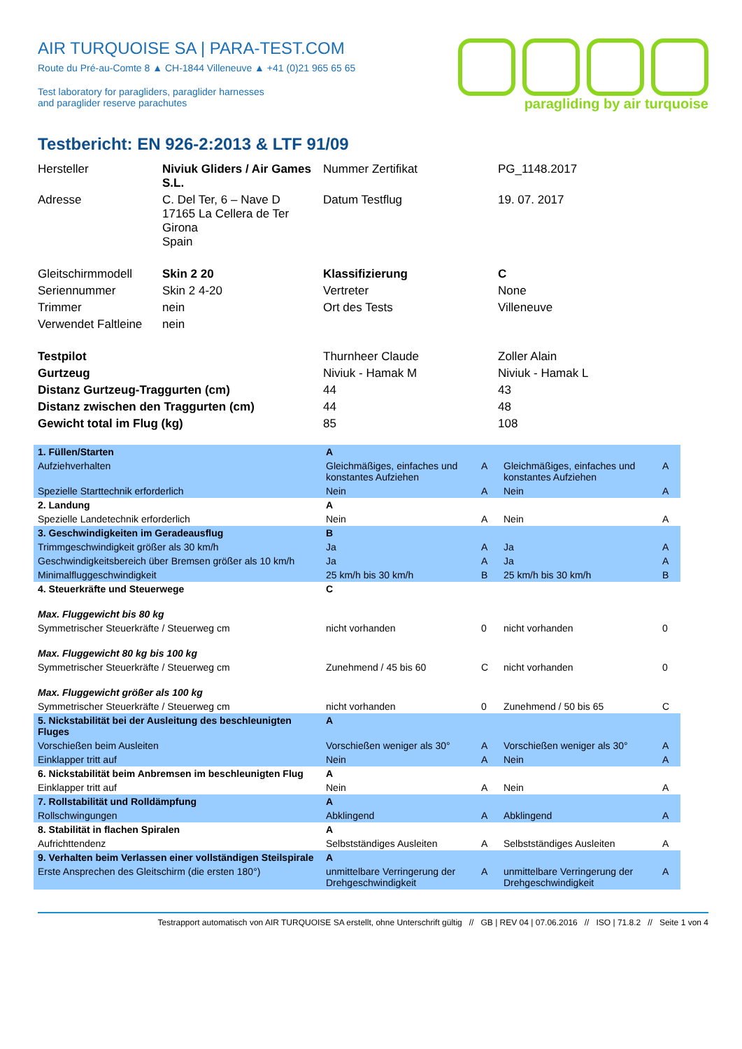AIR TURQUOISE SA | PARA-TEST.COM
Route du Pré-au-Comte 8 ▲ CH-1844 Villeneuve ▲ +41 (0)21 965 65 65
Test laboratory for paragliders, paraglider harnesses
and paraglider reserve parachutes
paragliding by air turquoise
Testbericht: EN 926-2:2013 & LTF 91/09
| Hersteller | Niviuk Gliders / Air Games S.L. | Nummer Zertifikat | PG_1148.2017 |
| Adresse | C. Del Ter, 6 – Nave D 17165 La Cellera de Ter Girona Spain | Datum Testflug | 19. 07. 2017 |
| Gleitschirmmodell | Skin 2 20 | Klassifizierung | C |
| Seriennummer | Skin 2 4-20 | Vertreter | None |
| Trimmer | nein | Ort des Tests | Villeneuve |
| Verwendet Faltleine | nein | | |
| Testpilot | | Thurnheer Claude | Zoller Alain |
| Gurtzeug | | Niviuk - Hamak M | Niviuk - Hamak L |
| Distanz Gurtzeug-Traggurten (cm) | | 44 | 43 |
| Distanz zwischen den Traggurten (cm) | | 44 | 48 |
| Gewicht total im Flug (kg) | | 85 | 108 |
| 1. Füllen/Starten | A | | | |
| Aufziehverhalten | Gleichmäßiges, einfaches und konstantes Aufziehen | A | Gleichmäßiges, einfaches und konstantes Aufziehen | A |
| Spezielle Starttechnik erforderlich | Nein | A | Nein | A |
| 2. Landung | A | | | |
| Spezielle Landetechnik erforderlich | Nein | A | Nein | A |
| 3. Geschwindigkeiten im Geradeausflug | B | | | |
| Trimmgeschwindigkeit größer als 30 km/h | Ja | A | Ja | A |
| Geschwindigkeitsbereich über Bremsen größer als 10 km/h | Ja | A | Ja | A |
| Minimalfluggeschwindigkeit | 25 km/h bis 30 km/h | B | 25 km/h bis 30 km/h | B |
| 4. Steuerkräfte und Steuerwege | C | | | |
| Max. Fluggewicht bis 80 kg | | | | |
| Symmetrischer Steuerkräfte / Steuerweg cm | nicht vorhanden | 0 | nicht vorhanden | 0 |
| Max. Fluggewicht 80 kg bis 100 kg | | | | |
| Symmetrischer Steuerkräfte / Steuerweg cm | Zunehmend / 45 bis 60 | C | nicht vorhanden | 0 |
| Max. Fluggewicht größer als 100 kg | | | | |
| Symmetrischer Steuerkräfte / Steuerweg cm | nicht vorhanden | 0 | Zunehmend / 50 bis 65 | C |
| 5. Nickstabilität bei der Ausleitung des beschleunigten Fluges | A | | | |
| Vorschießen beim Ausleiten | Vorschießen weniger als 30° | A | Vorschießen weniger als 30° | A |
| Einklapper tritt auf | Nein | A | Nein | A |
| 6. Nickstabilität beim Anbremsen im beschleunigten Flug | A | | | |
| Einklapper tritt auf | Nein | A | Nein | A |
| 7. Rollstabilität und Rolldämpfung | A | | | |
| Rollschwingungen | Abklingend | A | Abklingend | A |
| 8. Stabilität in flachen Spiralen | A | | | |
| Aufrichttendenz | Selbstständiges Ausleiten | A | Selbstständiges Ausleiten | A |
| 9. Verhalten beim Verlassen einer vollständigen Steilspirale | A | | | |
| Erste Ansprechen des Gleitschirm (die ersten 180°) | unmittelbare Verringerung der Drehgeschwindigkeit | A | unmittelbare Verringerung der Drehgeschwindigkeit | A |
Testrapport automatisch von AIR TURQUOISE SA erstellt, ohne Unterschrift gültig // GB | REV 04 | 07.06.2016 // ISO | 71.8.2 // Seite 1 von 4